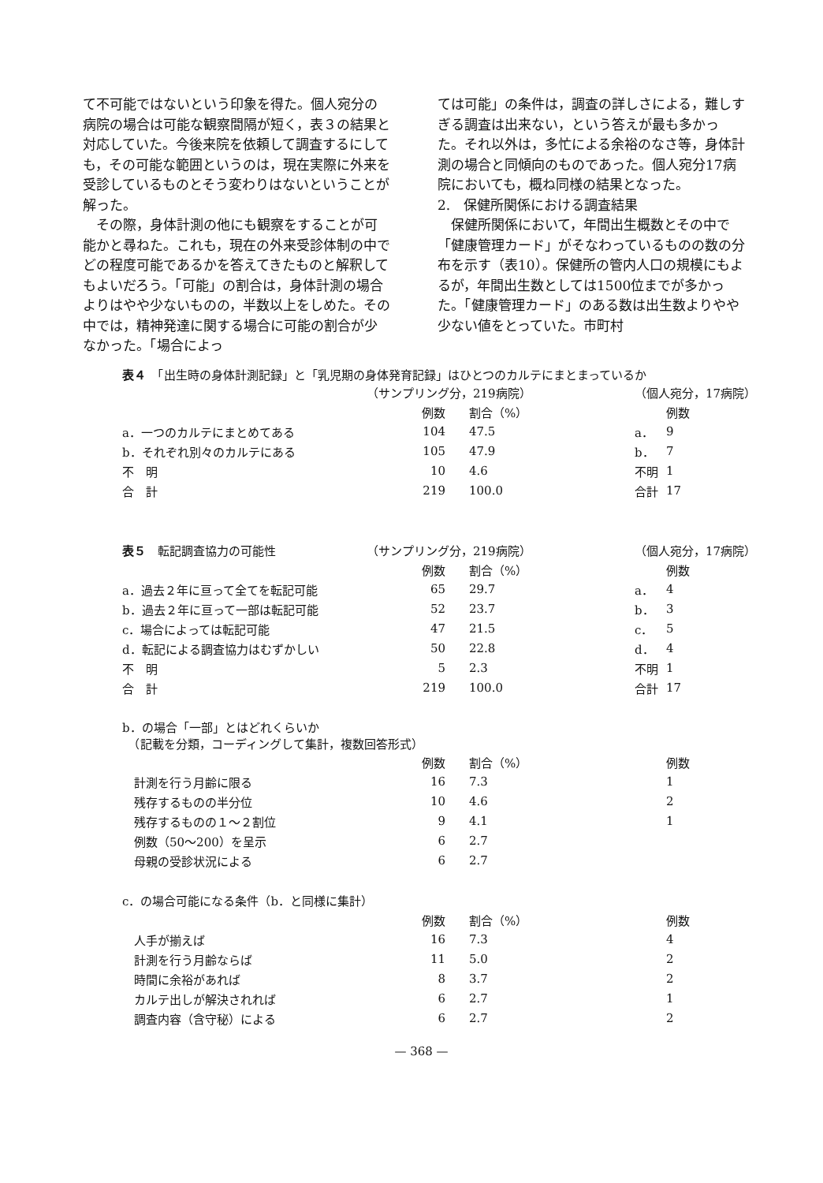て不可能ではないという印象を得た。個人宛分の病院の場合は可能な観察間隔が短く，表３の結果と対応していた。今後来院を依頼して調査するにしても，その可能な範囲というのは，現在実際に外来を受診しているものとそう変わりはないということが解った。
　その際，身体計測の他にも観察をすることが可能かと尋ねた。これも，現在の外来受診体制の中でどの程度可能であるかを答えてきたものと解釈してもよいだろう。「可能」の割合は，身体計測の場合よりはやや少ないものの，半数以上をしめた。その中では，精神発達に関する場合に可能の割合が少なかった。「場合によっ
ては可能」の条件は，調査の詳しさによる，難しすぎる調査は出来ない，という答えが最も多かった。それ以外は，多忙による余裕のなさ等，身体計測の場合と同傾向のものであった。個人宛分17病院においても，概ね同様の結果となった。
2.　保健所関係における調査結果
　保健所関係において，年間出生概数とその中で「健康管理カード」がそなわっているものの数の分布を示す（表10）。保健所の管内人口の規模にもよるが，年間出生数としては1500位までが多かった。「健康管理カード」のある数は出生数よりやや少ない値をとっていた。市町村
表４　「出生時の身体計測記録」と「乳児期の身体発育記録」はひとつのカルテにまとまっているか
| | （サンプリング分，219病院） | | | （個人宛分，17病院） | |
| | 例数 | 割合（%） | | | 例数 |
| a．一つのカルテにまとめてある | 104 | 47.5 | | a． | 9 |
| b．それぞれ別々のカルテにある | 105 | 47.9 | | b． | 7 |
| 不 明 | 10 | 4.6 | | 不明 | 1 |
| 合 計 | 219 | 100.0 | | 合計 | 17 |
| 表５ 転記調査協力の可能性 | （サンプリング分，219病院） | | | （個人宛分，17病院） | |
| | 例数 | 割合（%） | | | 例数 |
| a．過去２年に亘って全てを転記可能 | 65 | 29.7 | | a． | 4 |
| b．過去２年に亘って一部は転記可能 | 52 | 23.7 | | b． | 3 |
| c．場合によっては転記可能 | 47 | 21.5 | | c． | 5 |
| d．転記による調査協力はむずかしい | 50 | 22.8 | | d． | 4 |
| 不 明 | 5 | 2.3 | | 不明 | 1 |
| 合 計 | 219 | 100.0 | | 合計 | 17 |
| b．の場合「一部」とはどれくらいか （記載を分類，コーディングして集計，複数回答形式） | | | | | |
| | 例数 | 割合（%） | | | 例数 |
| 計測を行う月齢に限る | 16 | 7.3 | | | 1 |
| 残存するものの半分位 | 10 | 4.6 | | | 2 |
| 残存するものの１～２割位 | 9 | 4.1 | | | 1 |
| 例数（50～200）を呈示 | 6 | 2.7 | | | |
| 母親の受診状況による | 6 | 2.7 | | | |
| c．の場合可能になる条件（b．と同様に集計） | | | | | |
| | 例数 | 割合（%） | | | 例数 |
| 人手が揃えば | 16 | 7.3 | | | 4 |
| 計測を行う月齢ならば | 11 | 5.0 | | | 2 |
| 時間に余裕があれば | 8 | 3.7 | | | 2 |
| カルテ出しが解決されれば | 6 | 2.7 | | | 1 |
| 調査内容（含守秘）による | 6 | 2.7 | | | 2 |
— 368 —